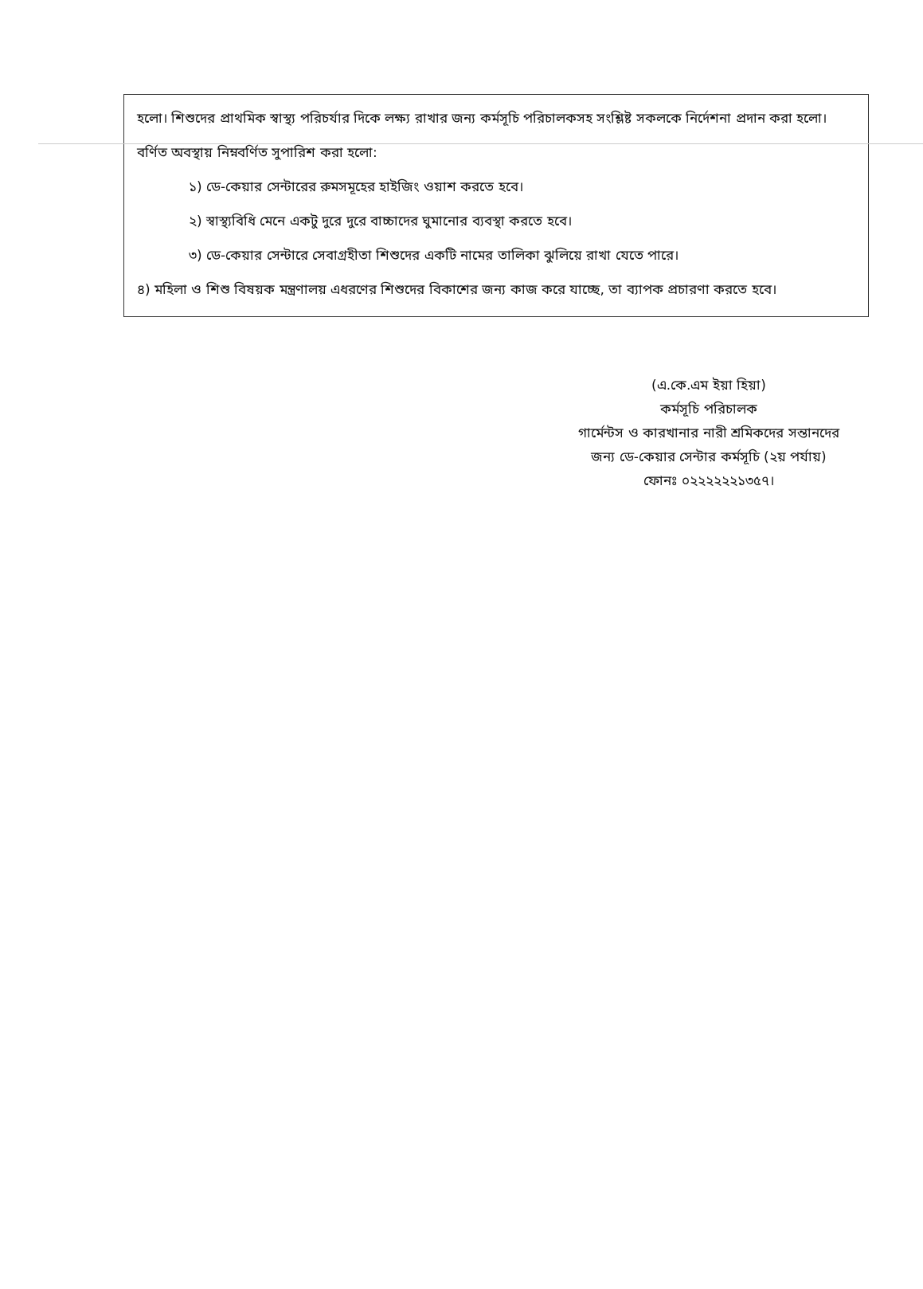হলো। শিশুদের প্রাথমিক স্বাস্থ্য পরিচর্যার দিকে লক্ষ্য রাখার জন্য কর্মসূচি পরিচালকসহ সংশ্লিষ্ট সকলকে নির্দেশনা প্রদান করা হলো। বর্ণিত অবস্থায় নিম্নবর্ণিত সুপারিশ করা হলো:
১) ডে-কেয়ার সেন্টারের রুমসমূহের হাইজিং ওয়াশ করতে হবে।
২) স্বাস্থ্যবিধি মেনে একটু দুরে দুরে বাচ্চাদের ঘুমানোর ব্যবস্থা করতে হবে।
৩) ডে-কেয়ার সেন্টারে সেবাগ্রহীতা শিশুদের একটি নামের তালিকা ঝুলিয়ে রাখা যেতে পারে।
৪) মহিলা ও শিশু বিষয়ক মন্ত্রণালয় এধরণের শিশুদের বিকাশের জন্য কাজ করে যাচ্ছে, তা ব্যাপক প্রচারণা করতে হবে।
(এ.কে.এম ইয়া হিয়া)
কর্মসূচি পরিচালক
গার্মেন্টস ও কারখানার নারী শ্রমিকদের সন্তানদের
জন্য ডে-কেয়ার সেন্টার কর্মসূচি (২য় পর্যায়)
ফোনঃ ০২২২২২২১৩৫৭।